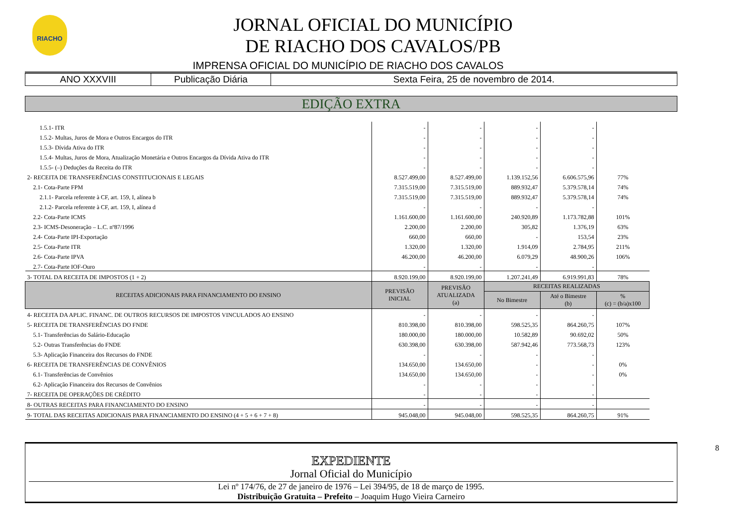RIACHO
JORNAL OFICIAL DO MUNICÍPIO
DE RIACHO DOS CAVALOS/PB
IMPRENSA OFICIAL DO MUNICÍPIO DE RIACHO DOS CAVALOS
| ANO XXXVIII | Publicação Diária | Sexta Feira, 25 de novembro de 2014. |
EDIÇÃO EXTRA
| 1.5.1- ITR | - | - | - | - | |
| 1.5.2- Multas, Juros de Mora e Outros Encargos do ITR | - | - | - | - | |
| 1.5.3- Dívida Ativa do ITR | - | - | - | - | |
| 1.5.4- Multas, Juros de Mora, Atualização Monetária e Outros Encargos da Dívida Ativa do ITR | - | - | - | - | |
| 1.5.5- (–) Deduções da Receita do ITR | - | - | - | - | |
| 2- RECEITA DE TRANSFERÊNCIAS CONSTITUCIONAIS E LEGAIS | 8.527.499,00 | 8.527.499,00 | 1.139.152,56 | 6.606.575,96 | 77% |
| 2.1- Cota-Parte FPM | 7.315.519,00 | 7.315.519,00 | 889.932,47 | 5.379.578,14 | 74% |
| 2.1.1- Parcela referente à CF, art. 159, I, alínea b | 7.315.519,00 | 7.315.519,00 | 889.932,47 | 5.379.578,14 | 74% |
| 2.1.2- Parcela referente à CF, art. 159, I, alínea d | - | - | - | - | |
| 2.2- Cota-Parte ICMS | 1.161.600,00 | 1.161.600,00 | 240.920,89 | 1.173.782,88 | 101% |
| 2.3- ICMS-Desoneração – L.C. nº87/1996 | 2.200,00 | 2.200,00 | 305,82 | 1.376,19 | 63% |
| 2.4- Cota-Parte IPI-Exportação | 660,00 | 660,00 | - | 153,54 | 23% |
| 2.5- Cota-Parte ITR | 1.320,00 | 1.320,00 | 1.914,09 | 2.784,95 | 211% |
| 2.6- Cota-Parte IPVA | 46.200,00 | 46.200,00 | 6.079,29 | 48.900,26 | 106% |
| 2.7- Cota-Parte IOF-Ouro | - | - | - | - | |
| 3- TOTAL DA RECEITA DE IMPOSTOS (1 + 2) | 8.920.199,00 | 8.920.199,00 | 1.207.241,49 | 6.919.991,83 | 78% |
| RECEITAS ADICIONAIS PARA FINANCIAMENTO DO ENSINO | PREVISÃO INICIAL | PREVISÃO ATUALIZADA (a) | RECEITAS REALIZADAS | | |
| | | | No Bimestre | Até o Bimestre (b) | % (c) = (b/a)x100 |
| 4- RECEITA DA APLIC. FINANC. DE OUTROS RECURSOS DE IMPOSTOS VINCULADOS AO ENSINO | - | - | - | - | |
| 5- RECEITA DE TRANSFERÊNCIAS DO FNDE | 810.398,00 | 810.398,00 | 598.525,35 | 864.260,75 | 107% |
| 5.1- Transferências do Salário-Educação | 180.000,00 | 180.000,00 | 10.582,89 | 90.692,02 | 50% |
| 5.2- Outras Transferências do FNDE | 630.398,00 | 630.398,00 | 587.942,46 | 773.568,73 | 123% |
| 5.3- Aplicação Financeira dos Recursos do FNDE | - | - | - | - | |
| 6- RECEITA DE TRANSFERÊNCIAS DE CONVÊNIOS | 134.650,00 | 134.650,00 | - | - | 0% |
| 6.1- Transferências de Convênios | 134.650,00 | 134.650,00 | - | - | 0% |
| 6.2- Aplicação Financeira dos Recursos de Convênios | - | - | - | - | |
| 7- RECEITA DE OPERAÇÕES DE CRÉDITO | - | - | - | - | |
| 8- OUTRAS RECEITAS PARA FINANCIAMENTO DO ENSINO | - | - | - | - | |
| 9- TOTAL DAS RECEITAS ADICIONAIS PARA FINANCIAMENTO DO ENSINO (4 + 5 + 6 + 7 + 8) | 945.048,00 | 945.048,00 | 598.525,35 | 864.260,75 | 91% |
EXPEDIENTE
Jornal Oficial do Município
Lei nº 174/76, de 27 de janeiro de 1976 – Lei 394/95, de 18 de março de 1995.
Distribuição Gratuita – Prefeito – Joaquim Hugo Vieira Carneiro
8